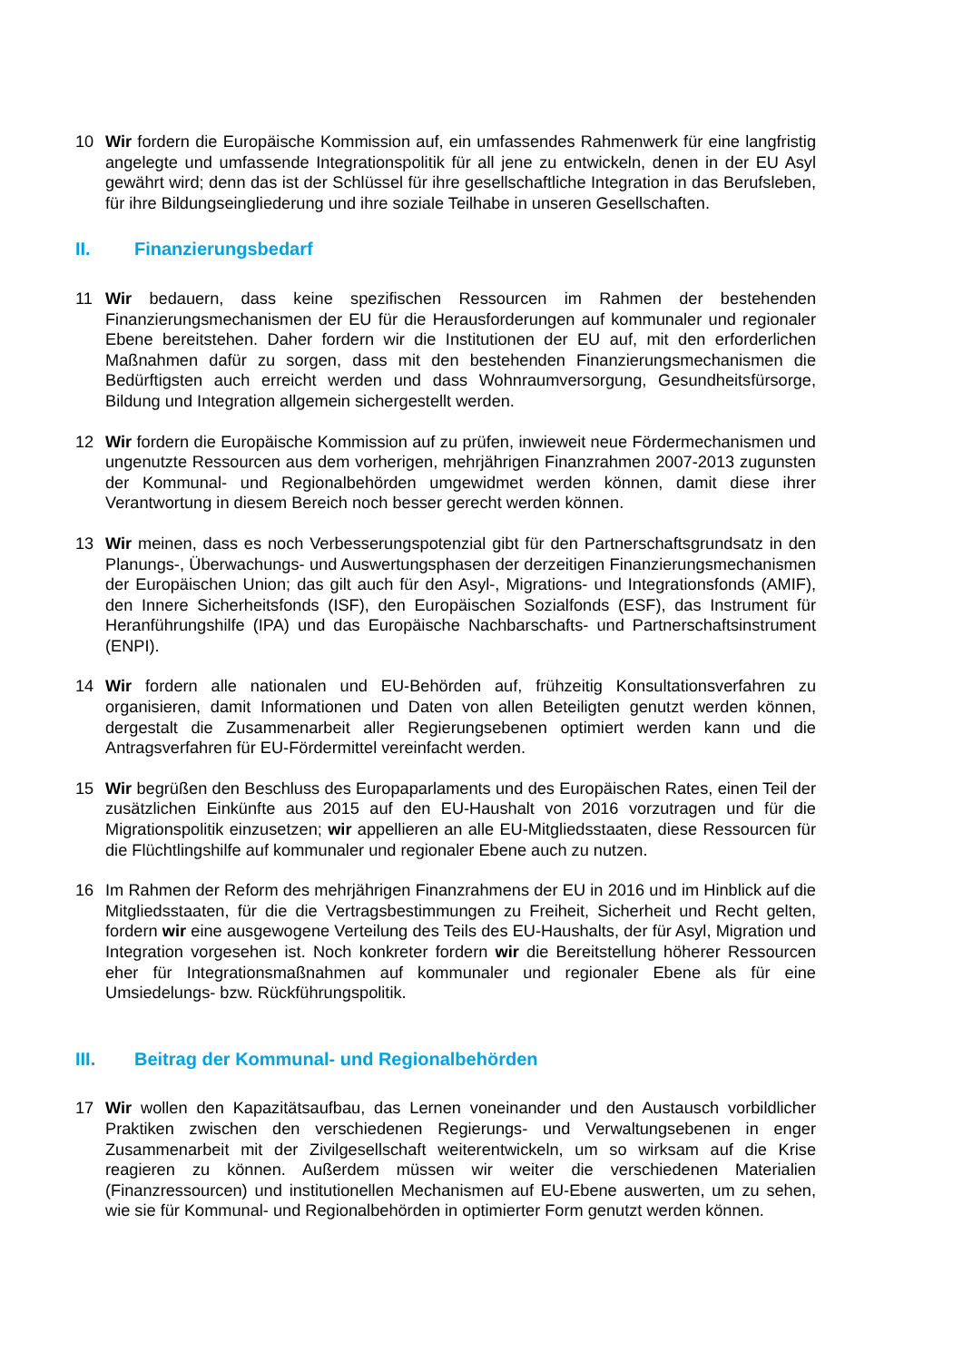10 Wir fordern die Europäische Kommission auf, ein umfassendes Rahmenwerk für eine langfristig angelegte und umfassende Integrationspolitik für all jene zu entwickeln, denen in der EU Asyl gewährt wird; denn das ist der Schlüssel für ihre gesellschaftliche Integration in das Berufsleben, für ihre Bildungseingliederung und ihre soziale Teilhabe in unseren Gesellschaften.
II. Finanzierungsbedarf
11 Wir bedauern, dass keine spezifischen Ressourcen im Rahmen der bestehenden Finanzierungsmechanismen der EU für die Herausforderungen auf kommunaler und regionaler Ebene bereitstehen. Daher fordern wir die Institutionen der EU auf, mit den erforderlichen Maßnahmen dafür zu sorgen, dass mit den bestehenden Finanzierungsmechanismen die Bedürftigsten auch erreicht werden und dass Wohnraumversorgung, Gesundheitsfürsorge, Bildung und Integration allgemein sichergestellt werden.
12 Wir fordern die Europäische Kommission auf zu prüfen, inwieweit neue Fördermechanismen und ungenutzte Ressourcen aus dem vorherigen, mehrjährigen Finanzrahmen 2007-2013 zugunsten der Kommunal- und Regionalbehörden umgewidmet werden können, damit diese ihrer Verantwortung in diesem Bereich noch besser gerecht werden können.
13 Wir meinen, dass es noch Verbesserungspotenzial gibt für den Partnerschaftsgrundsatz in den Planungs-, Überwachungs- und Auswertungsphasen der derzeitigen Finanzierungsmechanismen der Europäischen Union; das gilt auch für den Asyl-, Migrations- und Integrationsfonds (AMIF), den Innere Sicherheitsfonds (ISF), den Europäischen Sozialfonds (ESF), das Instrument für Heranführungshilfe (IPA) und das Europäische Nachbarschafts- und Partnerschaftsinstrument (ENPI).
14 Wir fordern alle nationalen und EU-Behörden auf, frühzeitig Konsultationsverfahren zu organisieren, damit Informationen und Daten von allen Beteiligten genutzt werden können, dergestalt die Zusammenarbeit aller Regierungsebenen optimiert werden kann und die Antragsverfahren für EU-Fördermittel vereinfacht werden.
15 Wir begrüßen den Beschluss des Europaparlaments und des Europäischen Rates, einen Teil der zusätzlichen Einkünfte aus 2015 auf den EU-Haushalt von 2016 vorzutragen und für die Migrationspolitik einzusetzen; wir appellieren an alle EU-Mitgliedsstaaten, diese Ressourcen für die Flüchtlingshilfe auf kommunaler und regionaler Ebene auch zu nutzen.
16 Im Rahmen der Reform des mehrjährigen Finanzrahmens der EU in 2016 und im Hinblick auf die Mitgliedsstaaten, für die die Vertragsbestimmungen zu Freiheit, Sicherheit und Recht gelten, fordern wir eine ausgewogene Verteilung des Teils des EU-Haushalts, der für Asyl, Migration und Integration vorgesehen ist. Noch konkreter fordern wir die Bereitstellung höherer Ressourcen eher für Integrationsmaßnahmen auf kommunaler und regionaler Ebene als für eine Umsiedelungs- bzw. Rückführungspolitik.
III. Beitrag der Kommunal- und Regionalbehörden
17 Wir wollen den Kapazitätsaufbau, das Lernen voneinander und den Austausch vorbildlicher Praktiken zwischen den verschiedenen Regierungs- und Verwaltungsebenen in enger Zusammenarbeit mit der Zivilgesellschaft weiterentwickeln, um so wirksam auf die Krise reagieren zu können. Außerdem müssen wir weiter die verschiedenen Materialien (Finanzressourcen) und institutionellen Mechanismen auf EU-Ebene auswerten, um zu sehen, wie sie für Kommunal- und Regionalbehörden in optimierter Form genutzt werden können.